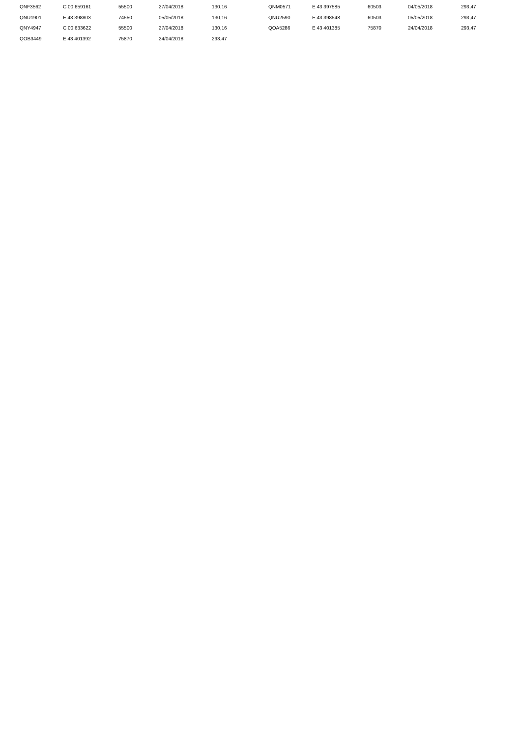| QNF3562 | C 00 659161 | 55500 | 27/04/2018 | 130,16 | QNM0571 | E 43 397585 | 60503 | 04/05/2018 | 293,47 |
| QNU1901 | E 43 398803 | 74550 | 05/05/2018 | 130,16 | QNU2590 | E 43 398548 | 60503 | 05/05/2018 | 293,47 |
| QNY4947 | C 00 633622 | 55500 | 27/04/2018 | 130,16 | QOA5286 | E 43 401385 | 75870 | 24/04/2018 | 293,47 |
| QOB3449 | E 43 401392 | 75870 | 24/04/2018 | 293,47 | | | | | |